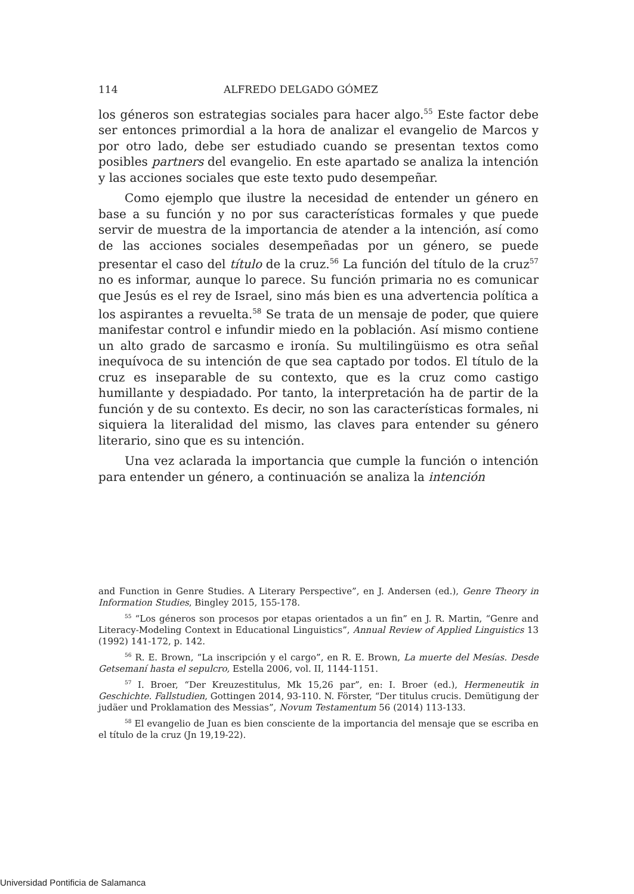114 ALFREDO DELGADO GÓMEZ
los géneros son estrategias sociales para hacer algo.<sup>55</sup> Este factor debe ser entonces primordial a la hora de analizar el evangelio de Marcos y por otro lado, debe ser estudiado cuando se presentan textos como posibles partners del evangelio. En este apartado se analiza la intención y las acciones sociales que este texto pudo desempeñar.
Como ejemplo que ilustre la necesidad de entender un género en base a su función y no por sus características formales y que puede servir de muestra de la importancia de atender a la intención, así como de las acciones sociales desempeñadas por un género, se puede presentar el caso del título de la cruz.<sup>56</sup> La función del título de la cruz<sup>57</sup> no es informar, aunque lo parece. Su función primaria no es comunicar que Jesús es el rey de Israel, sino más bien es una advertencia política a los aspirantes a revuelta.<sup>58</sup> Se trata de un mensaje de poder, que quiere manifestar control e infundir miedo en la población. Así mismo contiene un alto grado de sarcasmo e ironía. Su multilingüismo es otra señal inequívoca de su intención de que sea captado por todos. El título de la cruz es inseparable de su contexto, que es la cruz como castigo humillante y despiadado. Por tanto, la interpretación ha de partir de la función y de su contexto. Es decir, no son las características formales, ni siquiera la literalidad del mismo, las claves para entender su género literario, sino que es su intención.
Una vez aclarada la importancia que cumple la función o intención para entender un género, a continuación se analiza la intención
and Function in Genre Studies. A Literary Perspective”, en J. Andersen (ed.), Genre Theory in Information Studies, Bingley 2015, 155-178.
<sup>55</sup> “Los géneros son procesos por etapas orientados a un fin” en J. R. Martin, “Genre and Literacy-Modeling Context in Educational Linguistics”, Annual Review of Applied Linguistics 13 (1992) 141-172, p. 142.
<sup>56</sup> R. E. Brown, “La inscripción y el cargo”, en R. E. Brown, La muerte del Mesías. Desde Getsemaní hasta el sepulcro, Estella 2006, vol. II, 1144-1151.
<sup>57</sup> I. Broer, “Der Kreuzestitulus, Mk 15,26 par”, en: I. Broer (ed.), Hermeneutik in Geschichte. Fallstudien, Gottingen 2014, 93-110. N. Förster, “Der titulus crucis. Demütigung der judäer und Proklamation des Messias”, Novum Testamentum 56 (2014) 113-133.
<sup>58</sup> El evangelio de Juan es bien consciente de la importancia del mensaje que se escriba en el título de la cruz (Jn 19,19-22).
Universidad Pontificia de Salamanca